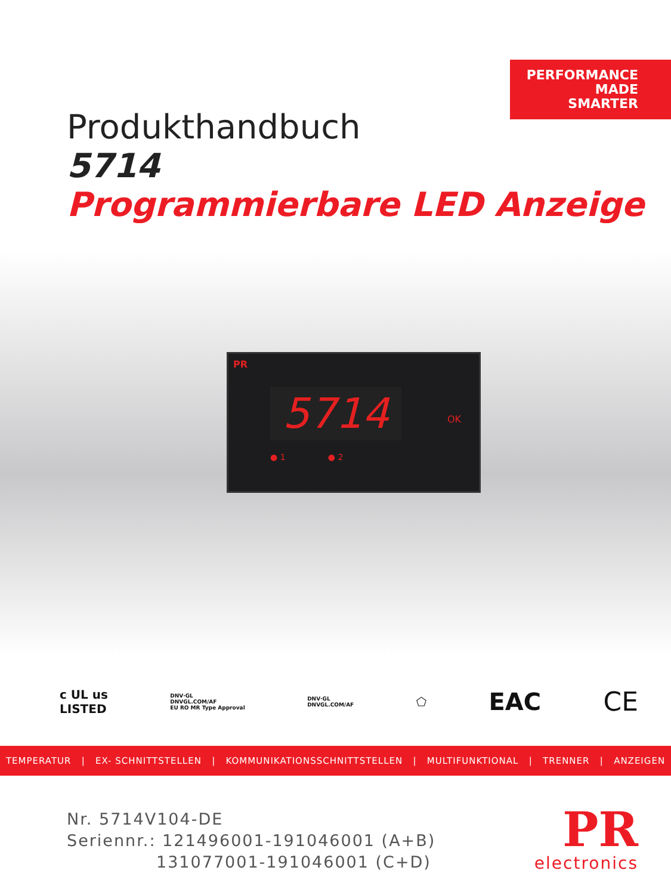PERFORMANCE
MADE
SMARTER
Produkthandbuch
5714
Programmierbare LED Anzeige
PR
5714 OK
● 1 ● 2
c UL us
LISTED DNV·GL
DNVGL.COM/AF
EU RO MR Type Approval DNV·GL
DNVGL.COM/AF ⬠ EAC CE
TEMPERATUR | EX- SCHNITTSTELLEN | KOMMUNIKATIONSSCHNITTSTELLEN | MULTIFUNKTIONAL | TRENNER | ANZEIGEN
Nr. 5714V104-DE
Seriennr.: 121496001-191046001 (A+B)
131077001-191046001 (C+D)
PR
electronics